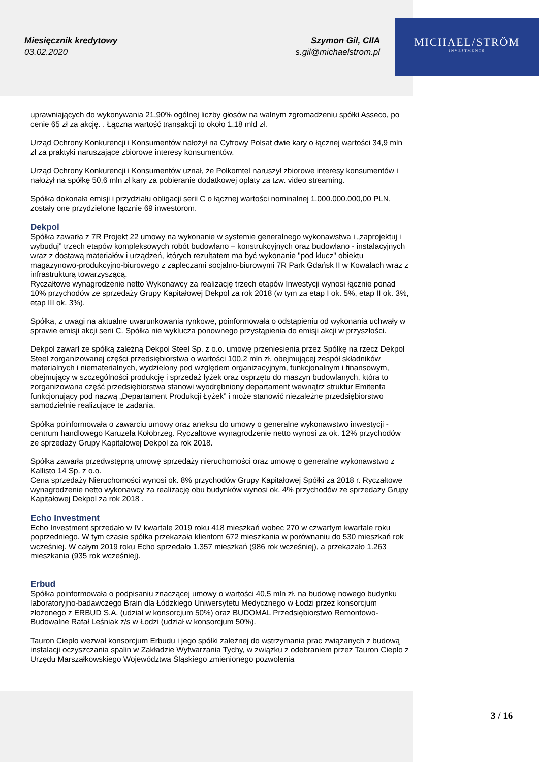MICHAEL/STRÖM
INVESTMENTS
Miesięcznik kredytowy
03.02.2020
Szymon Gil, CIIA
s.gil@michaelstrom.pl
uprawniających do wykonywania 21,90% ogólnej liczby głosów na walnym zgromadzeniu spółki Asseco, po cenie 65 zł za akcję. . Łączna wartość transakcji to około 1,18 mld zł.
Urząd Ochrony Konkurencji i Konsumentów nałożył na Cyfrowy Polsat dwie kary o łącznej wartości 34,9 mln zł za praktyki naruszające zbiorowe interesy konsumentów.
Urząd Ochrony Konkurencji i Konsumentów uznał, że Polkomtel naruszył zbiorowe interesy konsumentów i nałożył na spółkę 50,6 mln zł kary za pobieranie dodatkowej opłaty za tzw. video streaming.
Spółka dokonała emisji i przydziału obligacji serii C o łącznej wartości nominalnej 1.000.000.000,00 PLN, zostały one przydzielone łącznie 69 inwestorom.
Dekpol
Spółka zawarła z 7R Projekt 22 umowy na wykonanie w systemie generalnego wykonawstwa i „zaprojektuj i wybuduj” trzech etapów kompleksowych robót budowlano – konstrukcyjnych oraz budowlano - instalacyjnych wraz z dostawą materiałów i urządzeń, których rezultatem ma być wykonanie "pod klucz" obiektu magazynowo-produkcyjno-biurowego z zapleczami socjalno-biurowymi 7R Park Gdańsk II w Kowalach wraz z infrastrukturą towarzyszącą.
Ryczałtowe wynagrodzenie netto Wykonawcy za realizację trzech etapów Inwestycji wynosi łącznie ponad 10% przychodów ze sprzedaży Grupy Kapitałowej Dekpol za rok 2018 (w tym za etap I ok. 5%, etap II ok. 3%, etap III ok. 3%).
Spółka, z uwagi na aktualne uwarunkowania rynkowe, poinformowała o odstąpieniu od wykonania uchwały w sprawie emisji akcji serii C. Spółka nie wyklucza ponownego przystąpienia do emisji akcji w przyszłości.
Dekpol zawarł ze spółką zależną Dekpol Steel Sp. z o.o. umowę przeniesienia przez Spółkę na rzecz Dekpol Steel zorganizowanej części przedsiębiorstwa o wartości 100,2 mln zł, obejmującej zespół składników materialnych i niematerialnych, wydzielony pod względem organizacyjnym, funkcjonalnym i finansowym, obejmujący w szczególności produkcję i sprzedaż łyżek oraz osprzętu do maszyn budowlanych, która to zorganizowana część przedsiębiorstwa stanowi wyodrębniony departament wewnątrz struktur Emitenta funkcjonujący pod nazwą „Departament Produkcji Łyżek” i może stanowić niezależne przedsiębiorstwo samodzielnie realizujące te zadania.
Spółka poinformowała o zawarciu umowy oraz aneksu do umowy o generalne wykonawstwo inwestycji - centrum handlowego Karuzela Kołobrzeg. Ryczałtowe wynagrodzenie netto wynosi za ok. 12% przychodów ze sprzedaży Grupy Kapitałowej Dekpol za rok 2018.
Spółka zawarła przedwstępną umowę sprzedaży nieruchomości oraz umowę o generalne wykonawstwo z Kallisto 14 Sp. z o.o.
Cena sprzedaży Nieruchomości wynosi ok. 8% przychodów Grupy Kapitałowej Spółki za 2018 r. Ryczałtowe wynagrodzenie netto wykonawcy za realizację obu budynków wynosi ok. 4% przychodów ze sprzedaży Grupy Kapitałowej Dekpol za rok 2018 .
Echo Investment
Echo Investment sprzedało w IV kwartale 2019 roku 418 mieszkań wobec 270 w czwartym kwartale roku poprzedniego. W tym czasie spółka przekazała klientom 672 mieszkania w porównaniu do 530 mieszkań rok wcześniej. W całym 2019 roku Echo sprzedało 1.357 mieszkań (986 rok wcześniej), a przekazało 1.263 mieszkania (935 rok wcześniej).
Erbud
Spółka poinformowała o podpisaniu znaczącej umowy o wartości 40,5 mln zł. na budowę nowego budynku laboratoryjno-badawczego Brain dla Łódzkiego Uniwersytetu Medycznego w Łodzi przez konsorcjum złożonego z ERBUD S.A. (udział w konsorcjum 50%) oraz BUDOMAL Przedsiębiorstwo Remontowo-Budowalne Rafał Leśniak z/s w Łodzi (udział w konsorcjum 50%).
Tauron Ciepło wezwał konsorcjum Erbudu i jego spółki zależnej do wstrzymania prac związanych z budową instalacji oczyszczania spalin w Zakładzie Wytwarzania Tychy, w związku z odebraniem przez Tauron Ciepło z Urzędu Marszałkowskiego Województwa Śląskiego zmienionego pozwolenia
3 / 16